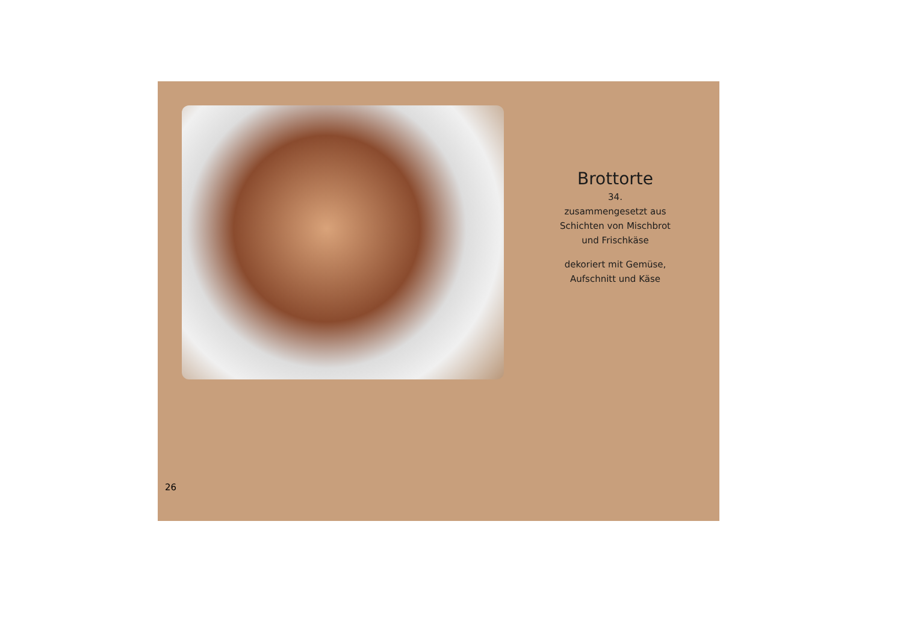Brottorte
34.
zusammengesetzt aus
Schichten von Mischbrot
und Frischkäse
dekoriert mit Gemüse,
Aufschnitt und Käse
26